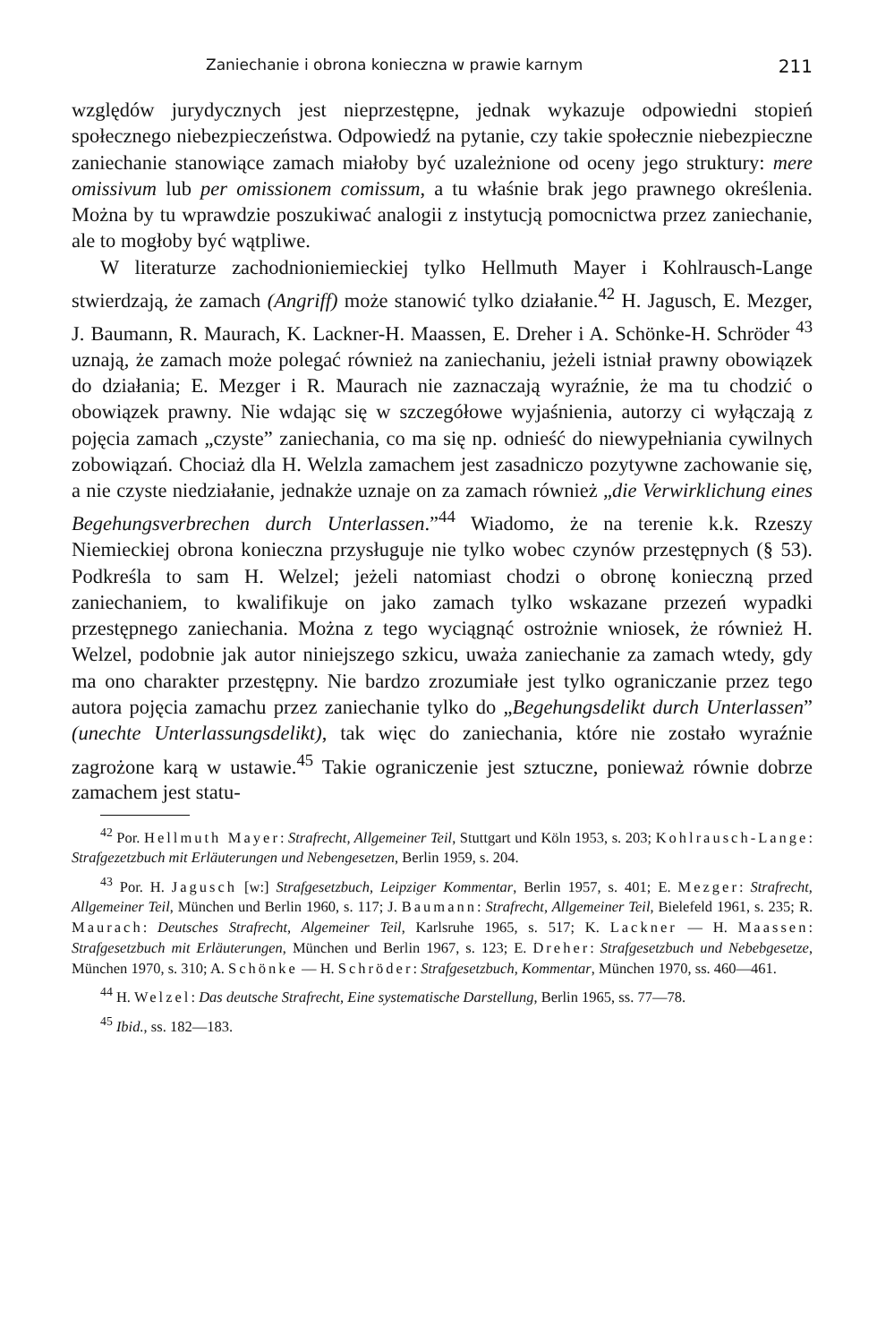Zaniechanie i obrona konieczna w prawie karnym 211
względów jurydycznych jest nieprzestępne, jednak wykazuje odpowiedni stopień społecznego niebezpieczeństwa. Odpowiedź na pytanie, czy takie społecznie niebezpieczne zaniechanie stanowiące zamach miałoby być uzależnione od oceny jego struktury: mere omissivum lub per omissionem comissum, a tu właśnie brak jego prawnego określenia. Można by tu wprawdzie poszukiwać analogii z instytucją pomocnictwa przez zaniechanie, ale to mogłoby być wątpliwe.
W literaturze zachodnioniemieckiej tylko Hellmuth Mayer i Kohlrausch-Lange stwierdzają, że zamach (Angriff) może stanowić tylko działanie.<sup>42</sup> H. Jagusch, E. Mezger, J. Baumann, R. Maurach, K. Lackner-H. Maassen, E. Dreher i A. Schönke-H. Schröder <sup>43</sup> uznają, że zamach może polegać również na zaniechaniu, jeżeli istniał prawny obowiązek do działania; E. Mezger i R. Maurach nie zaznaczają wyraźnie, że ma tu chodzić o obowiązek prawny. Nie wdając się w szczegółowe wyjaśnienia, autorzy ci wyłączają z pojęcia zamach „czyste” zaniechania, co ma się np. odnieść do niewypełniania cywilnych zobowiązań. Chociaż dla H. Welzla zamachem jest zasadniczo pozytywne zachowanie się, a nie czyste niedziałanie, jednakże uznaje on za zamach również „die Verwirklichung eines Begehungsverbrechen durch Unterlassen.”<sup>44</sup> Wiadomo, że na terenie k.k. Rzeszy Niemieckiej obrona konieczna przysługuje nie tylko wobec czynów przestępnych (§ 53). Podkreśla to sam H. Welzel; jeżeli natomiast chodzi o obronę konieczną przed zaniechaniem, to kwalifikuje on jako zamach tylko wskazane przezeń wypadki przestępnego zaniechania. Można z tego wyciągnąć ostrożnie wniosek, że również H. Welzel, podobnie jak autor niniejszego szkicu, uważa zaniechanie za zamach wtedy, gdy ma ono charakter przestępny. Nie bardzo zrozumiałe jest tylko ograniczanie przez tego autora pojęcia zamachu przez zaniechanie tylko do „Begehungsdelikt durch Unterlassen” (unechte Unterlassungsdelikt), tak więc do zaniechania, które nie zostało wyraźnie zagrożone karą w ustawie.<sup>45</sup> Takie ograniczenie jest sztuczne, ponieważ równie dobrze zamachem jest statu-
<sup>42</sup> Por. Hellmuth Mayer: Strafrecht, Allgemeiner Teil, Stuttgart und Köln 1953, s. 203; Kohlrausch-Lange: Strafgezetzbuch mit Erläuterungen und Nebengesetzen, Berlin 1959, s. 204.
<sup>43</sup> Por. H. Jagusch [w:] Strafgesetzbuch, Leipziger Kommentar, Berlin 1957, s. 401; E. Mezger: Strafrecht, Allgemeiner Teil, München und Berlin 1960, s. 117; J. Baumann: Strafrecht, Allgemeiner Teil, Bielefeld 1961, s. 235; R. Maurach: Deutsches Strafrecht, Algemeiner Teil, Karlsruhe 1965, s. 517; K. Lackner — H. Maassen: Strafgesetzbuch mit Erläuterungen, München und Berlin 1967, s. 123; E. Dreher: Strafgesetzbuch und Nebebgesetze, München 1970, s. 310; A. Schönke — H. Schröder: Strafgesetzbuch, Kommentar, München 1970, ss. 460—461.
<sup>44</sup> H. Welzel: Das deutsche Strafrecht, Eine systematische Darstellung, Berlin 1965, ss. 77—78.
<sup>45</sup> Ibid., ss. 182—183.